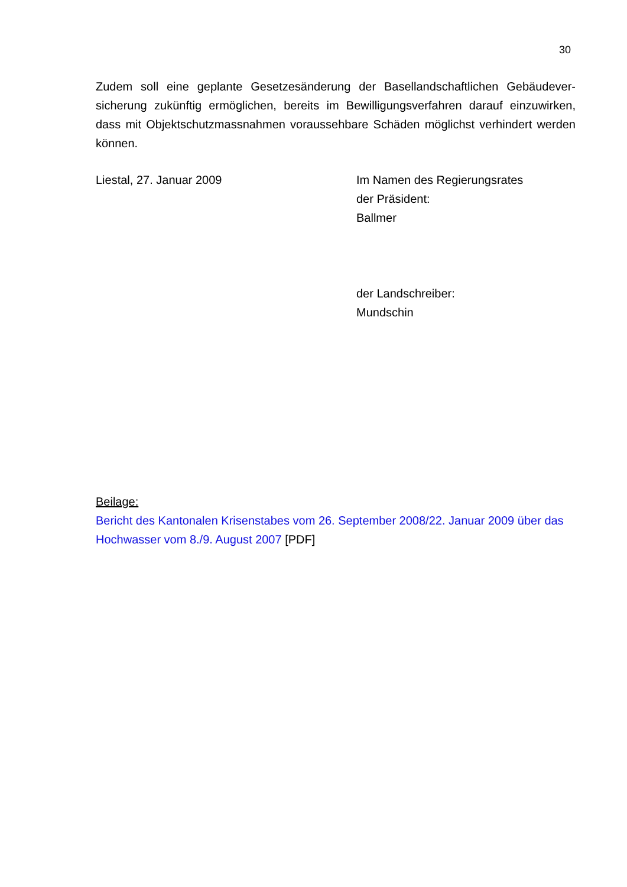30
Zudem soll eine geplante Gesetzesänderung der Basellandschaftlichen Gebäudever­sicherung zukünftig ermöglichen, bereits im Bewilligungsverfahren darauf einzuwir­ken, dass mit Objektschutzmassnahmen voraussehbare Schäden möglichst verhin­dert werden können.
Liestal, 27. Januar 2009 Im Namen des Regierungsrates
der Präsident:
Ballmer
der Landschreiber:
Mundschin
Beilage:
Bericht des Kantonalen Krisenstabes vom 26. September 2008/22. Januar 2009 über das Hochwasser vom 8./9. August 2007 [PDF]